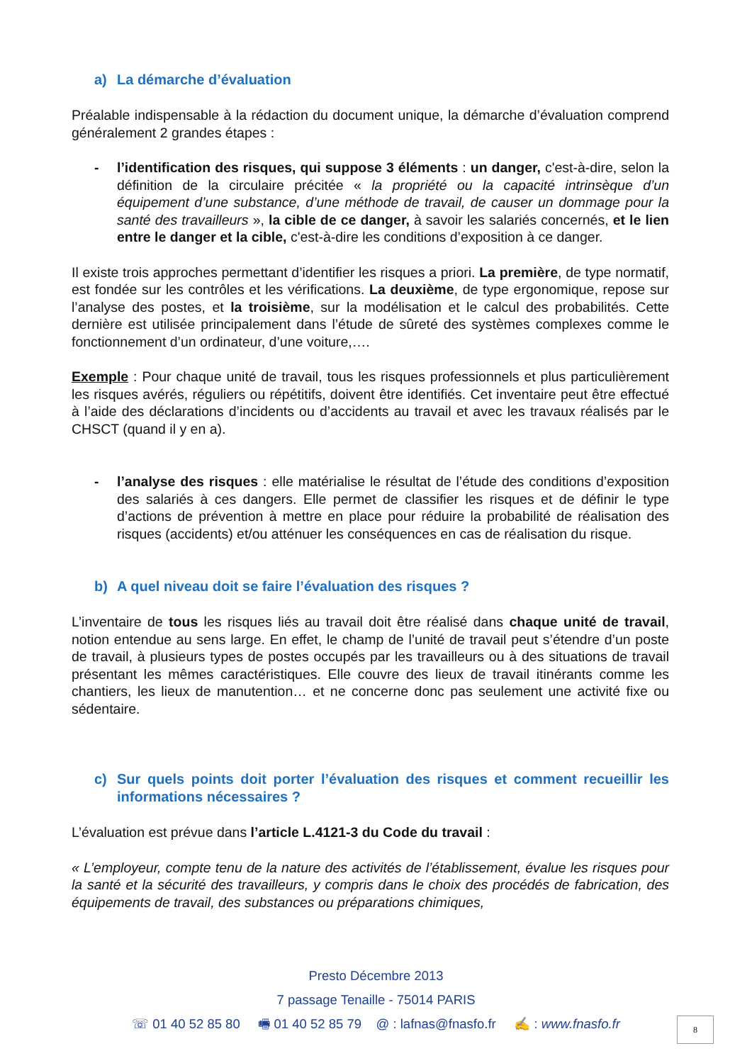a) La démarche d’évaluation
Préalable indispensable à la rédaction du document unique, la démarche d’évaluation comprend généralement 2 grandes étapes :
- l’identification des risques, qui suppose 3 éléments : un danger, c'est-à-dire, selon la définition de la circulaire précitée « la propriété ou la capacité intrinsèque d’un équipement d’une substance, d’une méthode de travail, de causer un dommage pour la santé des travailleurs », la cible de ce danger, à savoir les salariés concernés, et le lien entre le danger et la cible, c'est-à-dire les conditions d’exposition à ce danger.
Il existe trois approches permettant d’identifier les risques a priori. La première, de type normatif, est fondée sur les contrôles et les vérifications. La deuxième, de type ergonomique, repose sur l’analyse des postes, et la troisième, sur la modélisation et le calcul des probabilités. Cette dernière est utilisée principalement dans l’étude de sûreté des systèmes complexes comme le fonctionnement d’un ordinateur, d’une voiture,….
Exemple : Pour chaque unité de travail, tous les risques professionnels et plus particulièrement les risques avérés, réguliers ou répétitifs, doivent être identifiés. Cet inventaire peut être effectué à l’aide des déclarations d’incidents ou d’accidents au travail et avec les travaux réalisés par le CHSCT (quand il y en a).
- l’analyse des risques : elle matérialise le résultat de l’étude des conditions d’exposition des salariés à ces dangers. Elle permet de classifier les risques et de définir le type d’actions de prévention à mettre en place pour réduire la probabilité de réalisation des risques (accidents) et/ou atténuer les conséquences en cas de réalisation du risque.
b) A quel niveau doit se faire l’évaluation des risques ?
L’inventaire de tous les risques liés au travail doit être réalisé dans chaque unité de travail, notion entendue au sens large. En effet, le champ de l’unité de travail peut s’étendre d’un poste de travail, à plusieurs types de postes occupés par les travailleurs ou à des situations de travail présentant les mêmes caractéristiques. Elle couvre des lieux de travail itinérants comme les chantiers, les lieux de manutention… et ne concerne donc pas seulement une activité fixe ou sédentaire.
c) Sur quels points doit porter l’évaluation des risques et comment recueillir les informations nécessaires ?
L’évaluation est prévue dans l’article L.4121-3 du Code du travail :
« L’employeur, compte tenu de la nature des activités de l’établissement, évalue les risques pour la santé et la sécurité des travailleurs, y compris dans le choix des procédés de fabrication, des équipements de travail, des substances ou préparations chimiques,
Presto Décembre 2013
7 passage Tenaille - 75014 PARIS
☏ 01 40 52 85 80 🖷 01 40 52 85 79 @ : lafnas@fnasfo.fr ✍ : www.fnasfo.fr
8